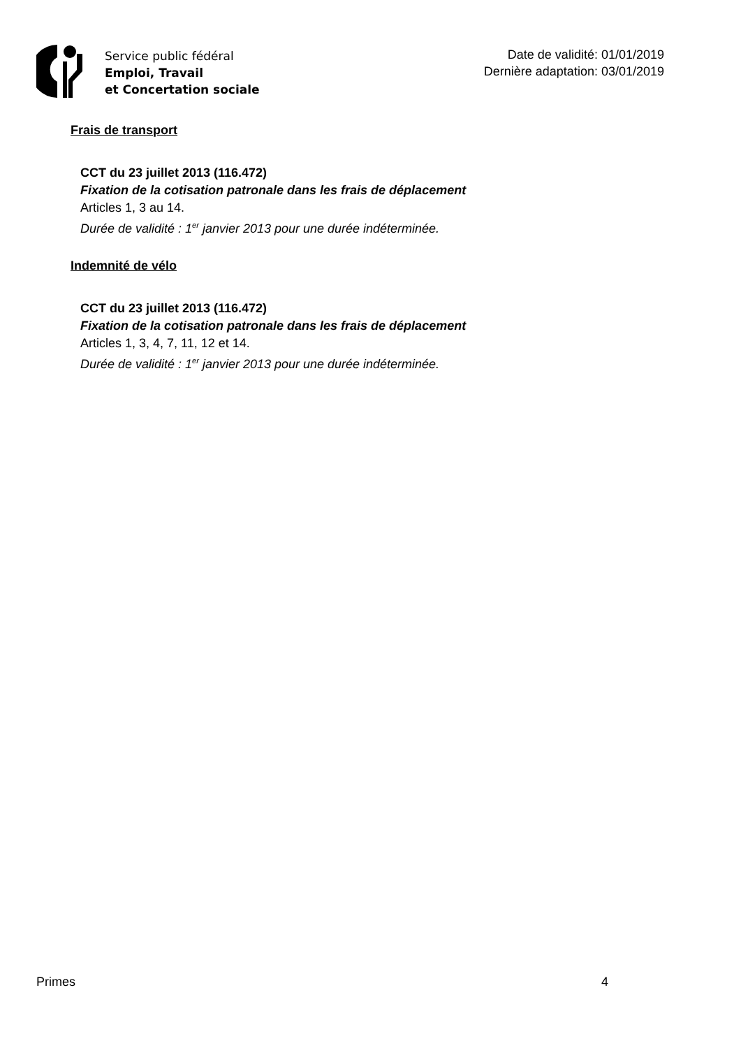Service public fédéral
Emploi, Travail
et Concertation sociale
Date de validité: 01/01/2019
Dernière adaptation: 03/01/2019
Frais de transport
CCT du 23 juillet 2013 (116.472)
Fixation de la cotisation patronale dans les frais de déplacement
Articles 1, 3 au 14.
Durée de validité : 1<sup>er</sup> janvier 2013 pour une durée indéterminée.
Indemnité de vélo
CCT du 23 juillet 2013 (116.472)
Fixation de la cotisation patronale dans les frais de déplacement
Articles 1, 3, 4, 7, 11, 12 et 14.
Durée de validité : 1<sup>er</sup> janvier 2013 pour une durée indéterminée.
Primes 4